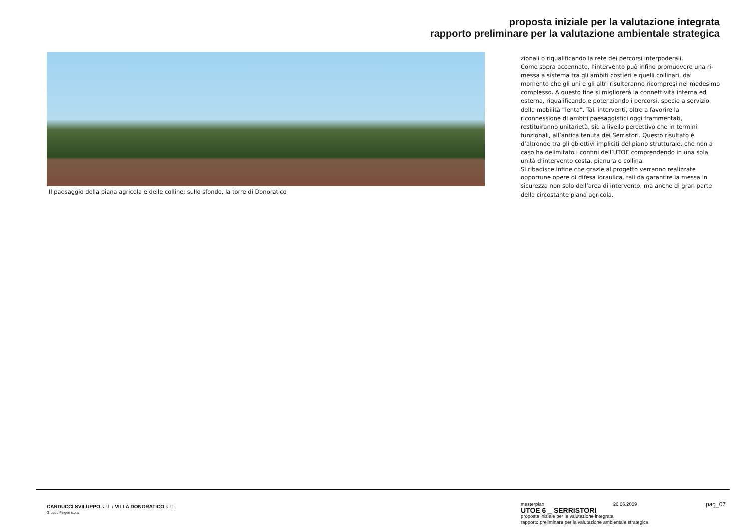proposta iniziale per la valutazione integrata
rapporto preliminare per la valutazione ambientale strategica
Il paesaggio della piana agricola e delle colline; sullo sfondo, la torre di Donoratico
zionali o riqualificando la rete dei percorsi interpoderali.
Come sopra accennato, l’intervento può infine promuovere una ri-messa a sistema tra gli ambiti costieri e quelli collinari, dal momento che gli uni e gli altri risulteranno ricompresi nel medesimo complesso. A questo fine si migliorerà la connettività interna ed esterna, riqualificando e potenziando i percorsi, specie a servizio della mobilità “lenta”. Tali interventi, oltre a favorire la riconnessione di ambiti paesaggistici oggi frammentati, restituiranno unitarietà, sia a livello percettivo che in termini funzionali, all’antica tenuta dei Serristori. Questo risultato è d’altronde tra gli obiettivi impliciti del piano strutturale, che non a caso ha delimitato i confini dell’UTOE comprendendo in una sola unità d’intervento costa, pianura e collina.
Si ribadisce infine che grazie al progetto verranno realizzate opportune opere di difesa idraulica, tali da garantire la messa in sicurezza non solo dell’area di intervento, ma anche di gran parte della circostante piana agricola.
CARDUCCI SVILUPPO s.r.l. / VILLA DONORATICO s.r.l.
Gruppo Fingen s.p.a.
masterplan 26.06.2009 pag_07
UTOE 6 _ SERRISTORI
proposta iniziale per la valutazione integrata
rapporto preliminare per la valutazione ambientale strategica